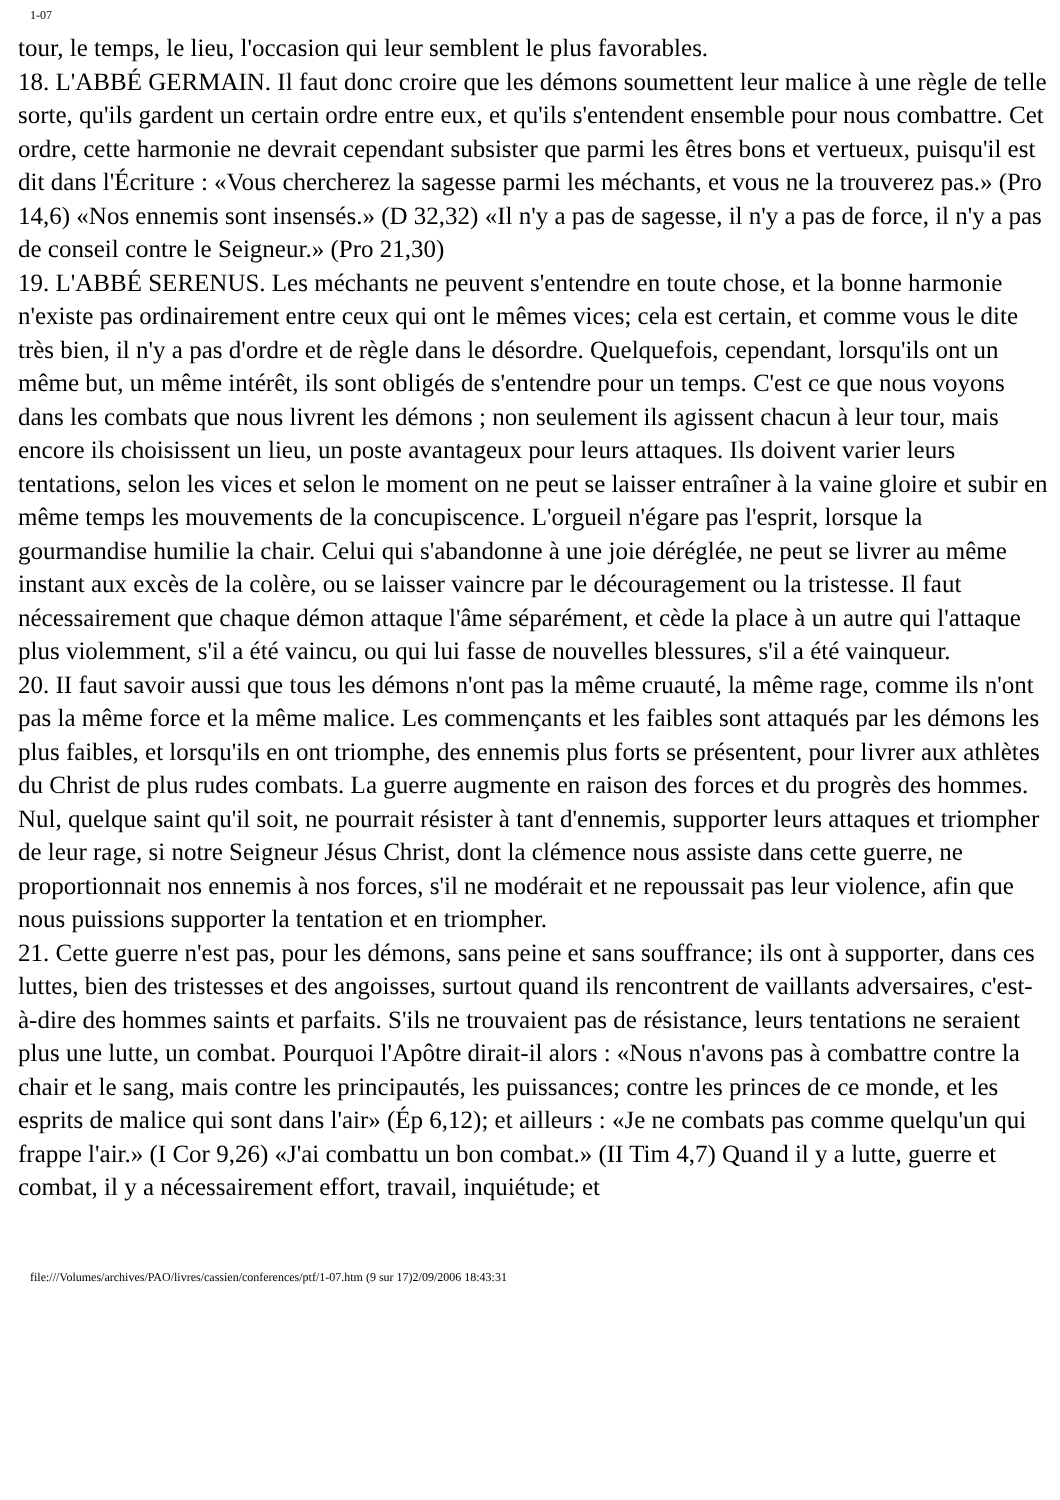1-07
tour, le temps, le lieu, l'occasion qui leur semblent le plus favorables.
18. L'ABBÉ GERMAIN. Il faut donc croire que les démons soumettent leur malice à une règle de telle sorte, qu'ils gardent un certain ordre entre eux, et qu'ils s'entendent ensemble pour nous combattre. Cet ordre, cette harmonie ne devrait cependant subsister que parmi les êtres bons et vertueux, puisqu'il est dit dans l'Écriture : «Vous chercherez la sagesse parmi les méchants, et vous ne la trouverez pas.» (Pro 14,6) «Nos ennemis sont insensés.» (D 32,32) «Il n'y a pas de sagesse, il n'y a pas de force, il n'y a pas de conseil contre le Seigneur.» (Pro 21,30)
19. L'ABBÉ SERENUS. Les méchants ne peuvent s'entendre en toute chose, et la bonne harmonie n'existe pas ordinairement entre ceux qui ont le mêmes vices; cela est certain, et comme vous le dite très bien, il n'y a pas d'ordre et de règle dans le désordre. Quelquefois, cependant, lorsqu'ils ont un même but, un même intérêt, ils sont obligés de s'entendre pour un temps. C'est ce que nous voyons dans les combats que nous livrent les démons ; non seulement ils agissent chacun à leur tour, mais encore ils choisissent un lieu, un poste avantageux pour leurs attaques. Ils doivent varier leurs tentations, selon les vices et selon le moment on ne peut se laisser entraîner à la vaine gloire et subir en même temps les mouvements de la concupiscence. L'orgueil n'égare pas l'esprit, lorsque la gourmandise humilie la chair. Celui qui s'abandonne à une joie déréglée, ne peut se livrer au même instant aux excès de la colère, ou se laisser vaincre par le découragement ou la tristesse. Il faut nécessairement que chaque démon attaque l'âme séparément, et cède la place à un autre qui l'attaque plus violemment, s'il a été vaincu, ou qui lui fasse de nouvelles blessures, s'il a été vainqueur.
20. II faut savoir aussi que tous les démons n'ont pas la même cruauté, la même rage, comme ils n'ont pas la même force et la même malice. Les commençants et les faibles sont attaqués par les démons les plus faibles, et lorsqu'ils en ont triomphe, des ennemis plus forts se présentent, pour livrer aux athlètes du Christ de plus rudes combats. La guerre augmente en raison des forces et du progrès des hommes. Nul, quelque saint qu'il soit, ne pourrait résister à tant d'ennemis, supporter leurs attaques et triompher de leur rage, si notre Seigneur Jésus Christ, dont la clémence nous assiste dans cette guerre, ne proportionnait nos ennemis à nos forces, s'il ne modérait et ne repoussait pas leur violence, afin que nous puissions supporter la tentation et en triompher.
21. Cette guerre n'est pas, pour les démons, sans peine et sans souffrance; ils ont à supporter, dans ces luttes, bien des tristesses et des angoisses, surtout quand ils rencontrent de vaillants adversaires, c'est-à-dire des hommes saints et parfaits. S'ils ne trouvaient pas de résistance, leurs tentations ne seraient plus une lutte, un combat. Pourquoi l'Apôtre dirait-il alors : «Nous n'avons pas à combattre contre la chair et le sang, mais contre les principautés, les puissances; contre les princes de ce monde, et les esprits de malice qui sont dans l'air» (Ép 6,12); et ailleurs : «Je ne combats pas comme quelqu'un qui frappe l'air.» (I Cor 9,26) «J'ai combattu un bon combat.» (II Tim 4,7) Quand il y a lutte, guerre et combat, il y a nécessairement effort, travail, inquiétude; et
file:///Volumes/archives/PAO/livres/cassien/conferences/ptf/1-07.htm (9 sur 17)2/09/2006 18:43:31